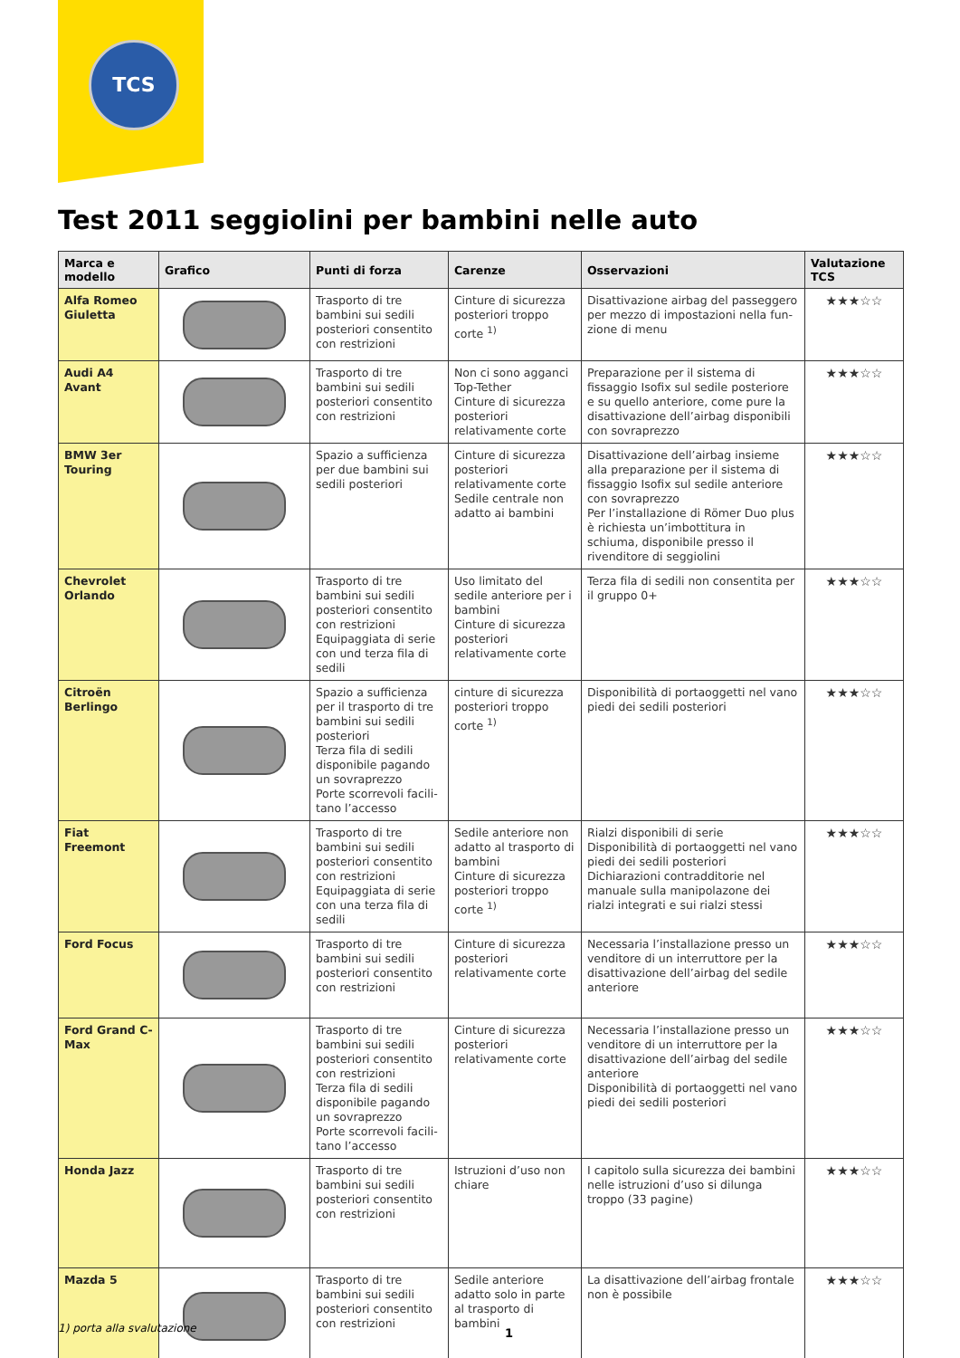TCS
Test 2011 seggiolini per bambini nelle auto
| Marca e modello | Grafico | Punti di forza | Carenze | Osservazioni | Valutazione TCS |
| --- | --- | --- | --- | --- | --- |
| Alfa Romeo Giuletta | | Trasporto di tre bambini sui sedili posteriori con­sentito con restrizioni | Cinture di sicurezza posteriori troppo corte <sup>1)</sup> | Disattivazione airbag del passeggero per mezzo di impostazioni nella fun­zione di menu | ★★★☆☆ |
| Audi A4 Avant | | Trasporto di tre bambini sui sedili posteriori con­sentito con restrizioni | Non ci sono agganci Top-Tether Cinture di sicurezza posteriori relativamente corte | Preparazione per il sistema di fissaggio Isofix sul sedile posteriore e su quello anteriore, come pure la disattivazione dell’airbag disponibili con sovraprezzo | ★★★☆☆ |
| BMW 3er Touring | | Spazio a sufficienza per due bambini sui sedili posteriori | Cinture di sicurezza posteriori relativamente corte Sedile centrale non adatto ai bambini | Disattivazione dell’airbag insieme alla preparazione per il sistema di fissaggio Isofix sul sedile anteriore con sovraprezzo Per l’installazione di Römer Duo plus è richiesta un’imbottitura in schiuma, disponibile presso il rivenditore di seggiolini | ★★★☆☆ |
| Chevrolet Orlando | | Trasporto di tre bambini sui sedili posteriori con­sentito con restrizioni Equipaggiata di serie con und terza fila di sedili | Uso limitato del sedile anteriore per i bambini Cinture di sicurezza posteriori relativamente corte | Terza fila di sedili non consentita per il gruppo 0+ | ★★★☆☆ |
| Citroën Berlingo | | Spazio a sufficienza per il trasporto di tre bam­bini sui sedili posteriori Terza fila di sedili disponibile pagando un sovraprezzo Porte scorrevoli facili­tano l’accesso | cinture di sicurezza pos­teriori troppo corte <sup>1)</sup> | Disponibilità di portaoggetti nel vano piedi dei sedili posteriori | ★★★☆☆ |
| Fiat Freemont | | Trasporto di tre bambini sui sedili posteriori con­sentito con restrizioni Equipaggiata di serie con una terza fila di sedili | Sedile anteriore non adatto al trasporto di bambini Cinture di sicurezza posteriori troppo corte <sup>1)</sup> | Rialzi disponibili di serie Disponibilità di portaoggetti nel vano piedi dei sedili posteriori Dichiarazioni contradditorie nel manuale sulla manipolazone dei rialzi integrati e sui rialzi stessi | ★★★☆☆ |
| Ford Focus | | Trasporto di tre bambini sui sedili posteriori con­sentito con restrizioni | Cinture di sicurezza posteriori relativamente corte | Necessaria l’installazione presso un venditore di un interruttore per la disattivazione dell’airbag del sedile anteriore | ★★★☆☆ |
| Ford Grand C-Max | | Trasporto di tre bambini sui sedili posteriori con­sentito con restrizioni Terza fila di sedili disponibile pagando un sovraprezzo Porte scorrevoli facili­tano l’accesso | Cinture di sicurezza posteriori relativamente corte | Necessaria l’installazione presso un venditore di un interruttore per la disattivazione dell’airbag del sedile anteriore Disponibilità di portaoggetti nel vano piedi dei sedili posteriori | ★★★☆☆ |
| Honda Jazz | | Trasporto di tre bambini sui sedili posteriori con­sentito con restrizioni | Istruzioni d’uso non chiare | I capitolo sulla sicurezza dei bambini nelle istruzioni d’uso si dilunga troppo (33 pagine) | ★★★☆☆ |
| Mazda 5 | | Trasporto di tre bambini sui sedili posteriori con­sentito con restrizioni | Sedile anteriore adatto solo in parte al tra­sporto di bambini | La disattivazione dell’airbag frontale non è possibile | ★★★☆☆ |
1) porta alla svalutazione 1